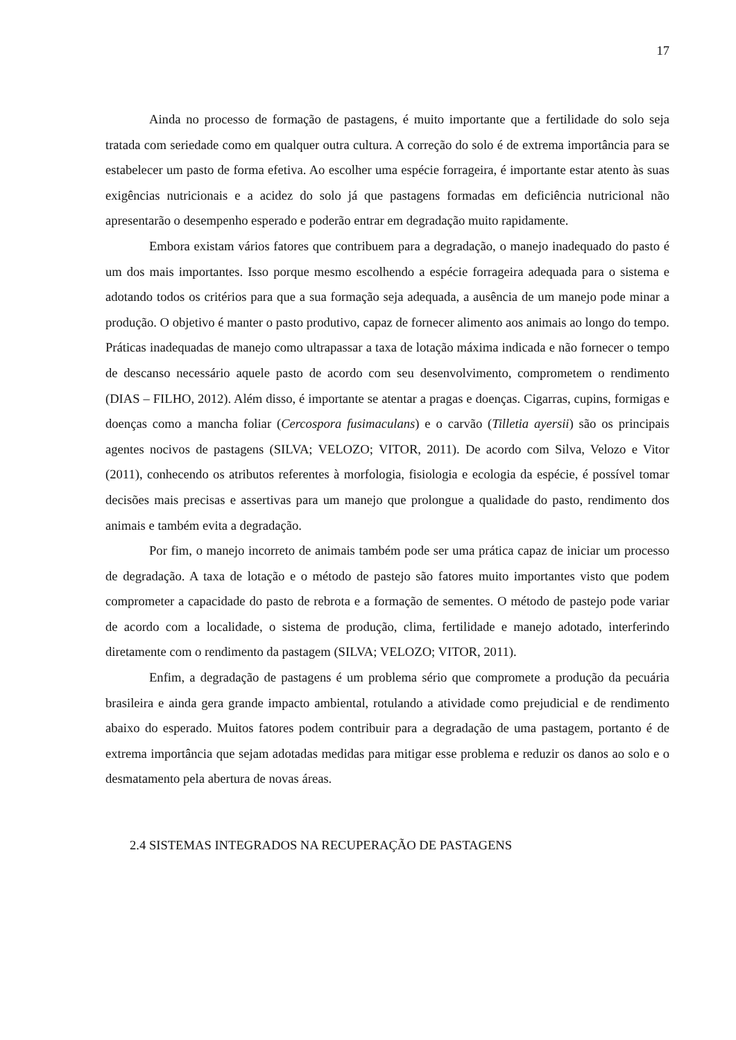17
Ainda no processo de formação de pastagens, é muito importante que a fertilidade do solo seja tratada com seriedade como em qualquer outra cultura. A correção do solo é de extrema importância para se estabelecer um pasto de forma efetiva. Ao escolher uma espécie forrageira, é importante estar atento às suas exigências nutricionais e a acidez do solo já que pastagens formadas em deficiência nutricional não apresentarão o desempenho esperado e poderão entrar em degradação muito rapidamente.
Embora existam vários fatores que contribuem para a degradação, o manejo inadequado do pasto é um dos mais importantes. Isso porque mesmo escolhendo a espécie forrageira adequada para o sistema e adotando todos os critérios para que a sua formação seja adequada, a ausência de um manejo pode minar a produção. O objetivo é manter o pasto produtivo, capaz de fornecer alimento aos animais ao longo do tempo. Práticas inadequadas de manejo como ultrapassar a taxa de lotação máxima indicada e não fornecer o tempo de descanso necessário aquele pasto de acordo com seu desenvolvimento, comprometem o rendimento (DIAS – FILHO, 2012). Além disso, é importante se atentar a pragas e doenças. Cigarras, cupins, formigas e doenças como a mancha foliar (Cercospora fusimaculans) e o carvão (Tilletia ayersii) são os principais agentes nocivos de pastagens (SILVA; VELOZO; VITOR, 2011). De acordo com Silva, Velozo e Vitor (2011), conhecendo os atributos referentes à morfologia, fisiologia e ecologia da espécie, é possível tomar decisões mais precisas e assertivas para um manejo que prolongue a qualidade do pasto, rendimento dos animais e também evita a degradação.
Por fim, o manejo incorreto de animais também pode ser uma prática capaz de iniciar um processo de degradação. A taxa de lotação e o método de pastejo são fatores muito importantes visto que podem comprometer a capacidade do pasto de rebrota e a formação de sementes. O método de pastejo pode variar de acordo com a localidade, o sistema de produção, clima, fertilidade e manejo adotado, interferindo diretamente com o rendimento da pastagem (SILVA; VELOZO; VITOR, 2011).
Enfim, a degradação de pastagens é um problema sério que compromete a produção da pecuária brasileira e ainda gera grande impacto ambiental, rotulando a atividade como prejudicial e de rendimento abaixo do esperado. Muitos fatores podem contribuir para a degradação de uma pastagem, portanto é de extrema importância que sejam adotadas medidas para mitigar esse problema e reduzir os danos ao solo e o desmatamento pela abertura de novas áreas.
2.4 SISTEMAS INTEGRADOS NA RECUPERAÇÃO DE PASTAGENS